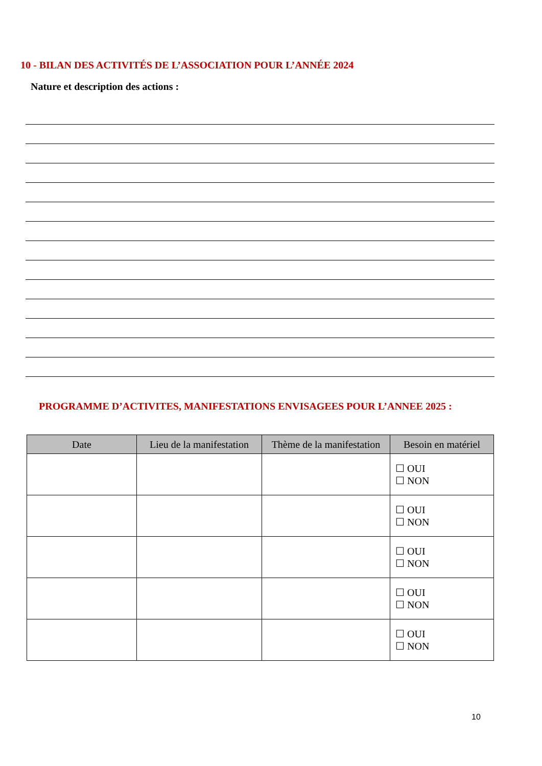10 - BILAN DES ACTIVITÉS DE L’ASSOCIATION POUR L’ANNÉE 2024
Nature et description des actions :
PROGRAMME D’ACTIVITES, MANIFESTATIONS ENVISAGEES POUR L’ANNEE 2025 :
| Date | Lieu de la manifestation | Thème de la manifestation | Besoin en matériel |
| --- | --- | --- | --- |
| | | | ☐ OUI ☐ NON |
| | | | ☐ OUI ☐ NON |
| | | | ☐ OUI ☐ NON |
| | | | ☐ OUI ☐ NON |
| | | | ☐ OUI ☐ NON |
10